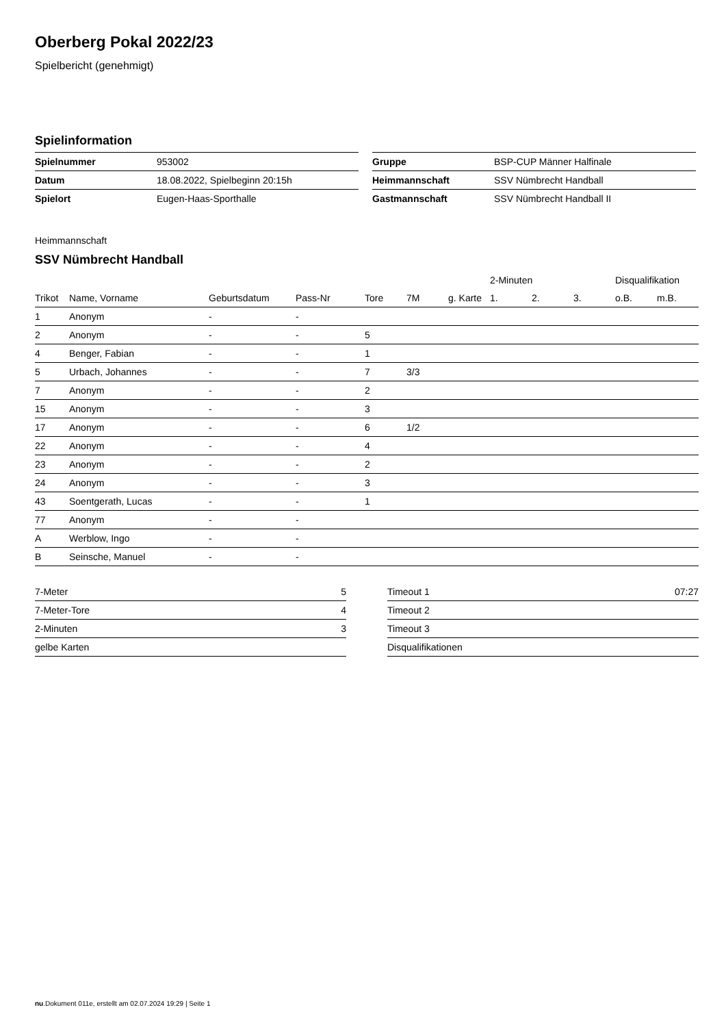Oberberg Pokal 2022/23
Spielbericht (genehmigt)
Spielinformation
| Spielnummer | 953002 |
| Datum | 18.08.2022, Spielbeginn 20:15h |
| Spielort | Eugen-Haas-Sporthalle |
| Gruppe | BSP-CUP Männer Halfinale |
| Heimmannschaft | SSV Nümbrecht Handball |
| Gastmannschaft | SSV Nümbrecht Handball II |
Heimmannschaft
SSV Nümbrecht Handball
| | | | | | | | 2-Minuten | | | Disqualifikation | |
| --- | --- | --- | --- | --- | --- | --- | --- | --- | --- | --- | --- |
| Trikot | Name, Vorname | Geburtsdatum | Pass-Nr | Tore | 7M | g. Karte | 1. | 2. | 3. | o.B. | m.B. |
| 1 | Anonym | - | - | | | | | | | | |
| 2 | Anonym | - | - | 5 | | | | | | | |
| 4 | Benger, Fabian | - | - | 1 | | | | | | | |
| 5 | Urbach, Johannes | - | - | 7 | 3/3 | | | | | | |
| 7 | Anonym | - | - | 2 | | | | | | | |
| 15 | Anonym | - | - | 3 | | | | | | | |
| 17 | Anonym | - | - | 6 | 1/2 | | | | | | |
| 22 | Anonym | - | - | 4 | | | | | | | |
| 23 | Anonym | - | - | 2 | | | | | | | |
| 24 | Anonym | - | - | 3 | | | | | | | |
| 43 | Soentgerath, Lucas | - | - | 1 | | | | | | | |
| 77 | Anonym | - | - | | | | | | | | |
| A | Werblow, Ingo | - | - | | | | | | | | |
| B | Seinsche, Manuel | - | - | | | | | | | | |
| 7-Meter | 5 |
| 7-Meter-Tore | 4 |
| 2-Minuten | 3 |
| gelbe Karten | |
| Timeout 1 | 07:27 |
| Timeout 2 | |
| Timeout 3 | |
| Disqualifikationen | |
nu.Dokument 011e, erstellt am 02.07.2024 19:29 | Seite 1